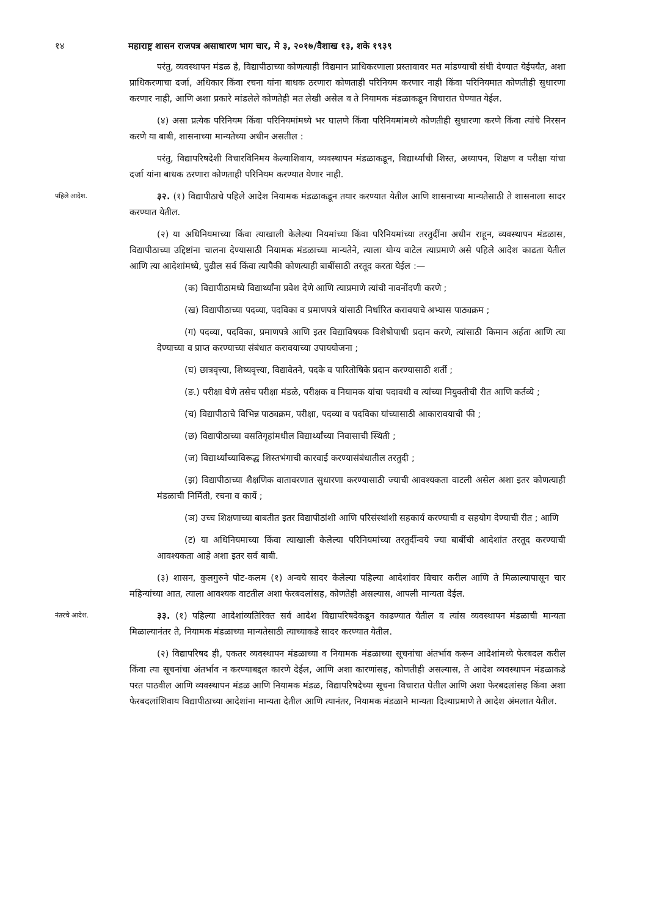१४ महाराष्ट्र शासन राजपत्र असाधारण भाग चार, मे ३, २०१७/वैशाख १३, शके १९३९
परंतु, व्यवस्थापन मंडळ हे, विद्यापीठाच्या कोणत्याही विद्यमान प्राधिकरणाला प्रस्तावावर मत मांडण्याची संधी देण्यात येईपर्यंत, अशा प्राधिकरणाचा दर्जा, अधिकार किंवा रचना यांना बाधक ठरणारा कोणताही परिनियम करणार नाही किंवा परिनियमात कोणतीही सुधारणा करणार नाही, आणि अशा प्रकारे मांडलेले कोणतेही मत लेखी असेल व ते नियामक मंडळाकडून विचारात घेण्यात येईल.
(४) असा प्रत्येक परिनियम किंवा परिनियमांमध्ये भर घालणे किंवा परिनियमांमध्ये कोणतीही सुधारणा करणे किंवा त्यांचे निरसन करणे या बाबी, शासनाच्या मान्यतेच्या अधीन असतील :
परंतु, विद्यापरिषदेशी विचारविनिमय केल्याशिवाय, व्यवस्थापन मंडळाकडून, विद्यार्थ्यांची शिस्त, अध्यापन, शिक्षण व परीक्षा यांचा दर्जा यांना बाधक ठरणारा कोणताही परिनियम करण्यात येणार नाही.
पहिले आदेश.
३२. (१) विद्यापीठाचे पहिले आदेश नियामक मंडळाकडून तयार करण्यात येतील आणि शासनाच्या मान्यतेसाठी ते शासनाला सादर करण्यात येतील.
(२) या अधिनियमाच्या किंवा त्याखाली केलेल्या नियमांच्या किंवा परिनियमांच्या तरतुदींना अधीन राहून, व्यवस्थापन मंडळास, विद्यापीठाच्या उद्दिष्टांना चालना देण्यासाठी नियामक मंडळाच्या मान्यतेने, त्याला योग्य वाटेल त्याप्रमाणे असे पहिले आदेश काढता येतील आणि त्या आदेशांमध्ये, पुढील सर्व किंवा त्यापैकी कोणत्याही बाबींसाठी तरतूद करता येईल :—
(क) विद्यापीठामध्ये विद्यार्थ्यांना प्रवेश देणे आणि त्याप्रमाणे त्यांची नावनोंदणी करणे ;
(ख) विद्यापीठाच्या पदव्या, पदविका व प्रमाणपत्रे यांसाठी निर्धारित करावयाचे अभ्यास पाठ्यक्रम ;
(ग) पदव्या, पदविका, प्रमाणपत्रे आणि इतर विद्याविषयक विशेषोपाधी प्रदान करणे, त्यांसाठी किमान अर्हता आणि त्या देण्याच्या व प्राप्त करण्याच्या संबंधात करावयाच्या उपाययोजना ;
(घ) छात्रवृत्त्या, शिष्यवृत्त्या, विद्यावेतने, पदके व पारितोषिके प्रदान करण्यासाठी शर्ती ;
(ङ.) परीक्षा घेणे तसेच परीक्षा मंडळे, परीक्षक व नियामक यांचा पदावधी व त्यांच्या नियुक्तीची रीत आणि कर्तव्ये ;
(च) विद्यापीठाचे विभिन्न पाठ्यक्रम, परीक्षा, पदव्या व पदविका यांच्यासाठी आकारावयाची फी ;
(छ) विद्यापीठाच्या वसतिगृहांमधील विद्यार्थ्यांच्या निवासाची स्थिती ;
(ज) विद्यार्थ्यांच्याविरूद्ध शिस्तभंगाची कारवाई करण्यासंबंधातील तरतुदी ;
(झ) विद्यापीठाच्या शैक्षणिक वातावरणात सुधारणा करण्यासाठी ज्याची आवश्यकता वाटली असेल अशा इतर कोणत्याही मंडळाची निर्मिती, रचना व कार्ये ;
(ञ) उच्च शिक्षणाच्या बाबतीत इतर विद्यापीठांशी आणि परिसंस्थांशी सहकार्य करण्याची व सहयोग देण्याची रीत ; आणि
(ट) या अधिनियमाच्या किंवा त्याखाली केलेल्या परिनियमांच्या तरतुदींन्वये ज्या बाबींची आदेशांत तरतूद करण्याची आवश्यकता आहे अशा इतर सर्व बाबी.
(३) शासन, कुलगुरुने पोट-कलम (१) अन्वये सादर केलेल्या पहिल्या आदेशांवर विचार करील आणि ते मिळाल्यापासून चार महिन्यांच्या आत, त्याला आवश्यक वाटतील अशा फेरबदलांसह, कोणतेही असल्यास, आपली मान्यता देईल.
नंतरचे आदेश.
३३. (१) पहिल्या आदेशांव्यतिरिक्त सर्व आदेश विद्यापरिषदेकडून काढण्यात येतील व त्यांस व्यवस्थापन मंडळाची मान्यता मिळाल्यानंतर ते, नियामक मंडळाच्या मान्यतेसाठी त्याच्याकडे सादर करण्यात येतील.
(२) विद्यापरिषद ही, एकतर व्यवस्थापन मंडळाच्या व नियामक मंडळाच्या सूचनांचा अंतर्भाव करून आदेशांमध्ये फेरबदल करील किंवा त्या सूचनांचा अंतर्भाव न करण्याबद्दल कारणे देईल, आणि अशा कारणांसह, कोणतीही असल्यास, ते आदेश व्यवस्थापन मंडळाकडे परत पाठवील आणि व्यवस्थापन मंडळ आणि नियामक मंडळ, विद्यापरिषदेच्या सूचना विचारात घेतील आणि अशा फेरबदलांसह किंवा अशा फेरबदलांशिवाय विद्यापीठाच्या आदेशांना मान्यता देतील आणि त्यानंतर, नियामक मंडळाने मान्यता दिल्याप्रमाणे ते आदेश अंमलात येतील.